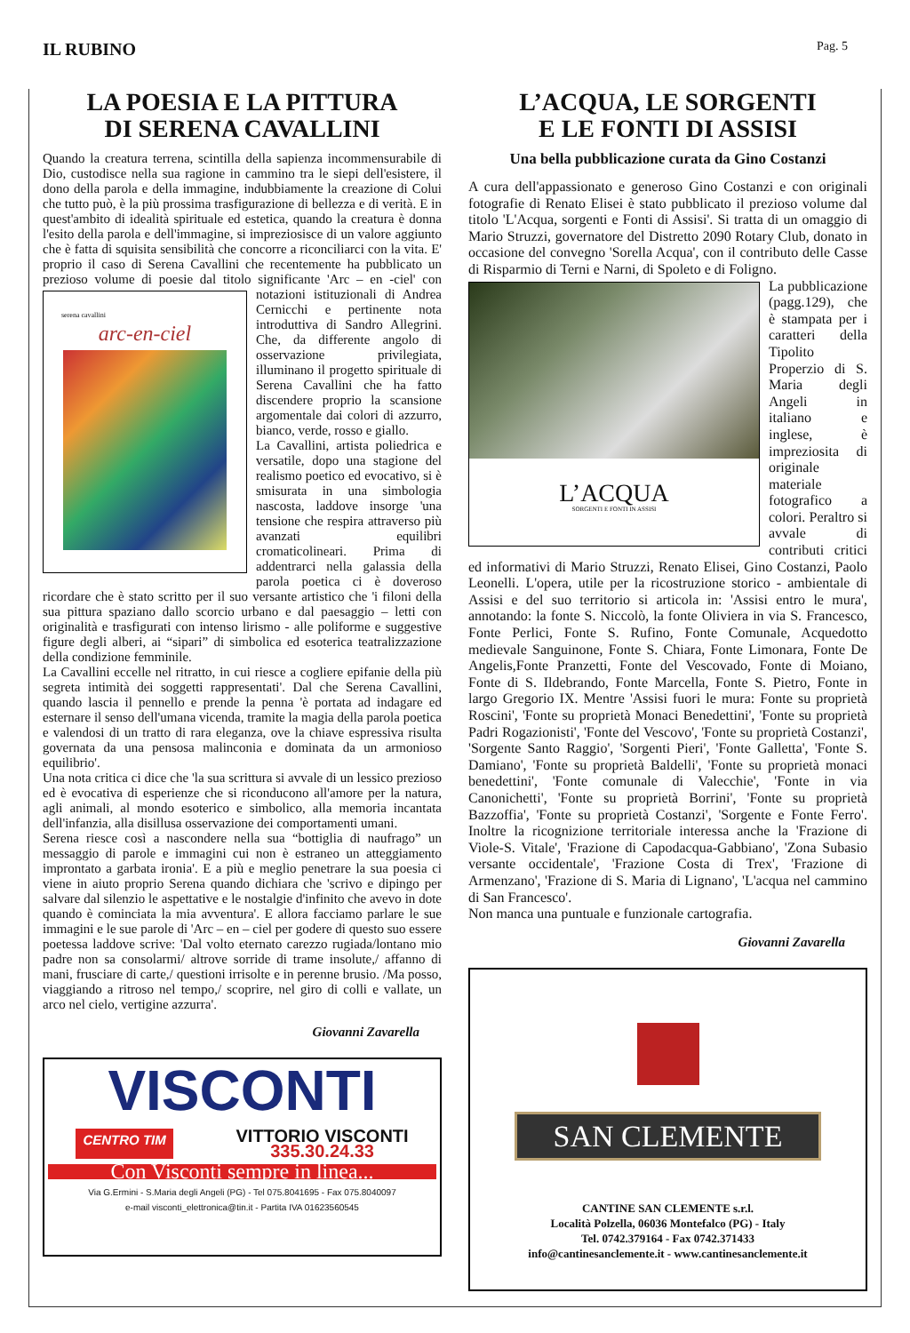IL RUBINO
Pag. 5
LA POESIA E LA PITTURA
DI SERENA CAVALLINI
Quando la creatura terrena, scintilla della sapienza incommensurabile di Dio, custodisce nella sua ragione in cammino tra le siepi dell'esistere, il dono della parola e della immagine, indubbiamente la creazione di Colui che tutto può, è la più prossima trasfigurazione di bellezza e di verità. E in quest'ambito di idealità spirituale ed estetica, quando la creatura è donna l'esito della parola e dell'immagine, si impreziosisce di un valore aggiunto che è fatta di squisita sensibilità che concorre a riconciliarci con la vita. E' proprio il caso di Serena Cavallini che recentemente ha pubblicato un prezioso volume di poesie dal titolo significante 'Arc – en -ciel' con
serena cavallini
arc-en-ciel
notazioni istituzionali di Andrea Cernicchi e pertinente nota introduttiva di Sandro Allegrini. Che, da differente angolo di osservazione privilegiata, illuminano il progetto spirituale di Serena Cavallini che ha fatto discendere proprio la scansione argomentale dai colori di azzurro, bianco, verde, rosso e giallo.
La Cavallini, artista poliedrica e versatile, dopo una stagione del realismo poetico ed evocativo, si è smisurata in una simbologia nascosta, laddove insorge 'una tensione che respira attraverso più avanzati equilibri cromaticolineari. Prima di addentrarci nella galassia della parola poetica ci è doveroso ricordare che è stato scritto per il suo versante artistico che 'i filoni della sua pittura spaziano dallo scorcio urbano e dal paesaggio – letti con originalità e trasfigurati con intenso lirismo - alle poliforme e suggestive figure degli alberi, ai “sipari” di simbolica ed esoterica teatralizzazione della condizione femminile.
La Cavallini eccelle nel ritratto, in cui riesce a cogliere epifanie della più segreta intimità dei soggetti rappresentati'. Dal che Serena Cavallini, quando lascia il pennello e prende la penna 'è portata ad indagare ed esternare il senso dell'umana vicenda, tramite la magia della parola poetica e valendosi di un tratto di rara eleganza, ove la chiave espressiva risulta governata da una pensosa malinconia e dominata da un armonioso equilibrio'.
Una nota critica ci dice che 'la sua scrittura si avvale di un lessico prezioso ed è evocativa di esperienze che si riconducono all'amore per la natura, agli animali, al mondo esoterico e simbolico, alla memoria incantata dell'infanzia, alla disillusa osservazione dei comportamenti umani.
Serena riesce così a nascondere nella sua “bottiglia di naufrago” un messaggio di parole e immagini cui non è estraneo un atteggiamento improntato a garbata ironia'. E a più e meglio penetrare la sua poesia ci viene in aiuto proprio Serena quando dichiara che 'scrivo e dipingo per salvare dal silenzio le aspettative e le nostalgie d'infinito che avevo in dote quando è cominciata la mia avventura'. E allora facciamo parlare le sue immagini e le sue parole di 'Arc – en – ciel per godere di questo suo essere poetessa laddove scrive: 'Dal volto eternato carezzo rugiada/lontano mio padre non sa consolarmi/ altrove sorride di trame insolute,/ affanno di mani, frusciare di carte,/ questioni irrisolte e in perenne brusio. /Ma posso, viaggiando a ritroso nel tempo,/ scoprire, nel giro di colli e vallate, un arco nel cielo, vertigine azzurra'.
Giovanni Zavarella
VISCONTI
CENTRO TIM VITTORIO VISCONTI
335.30.24.33
Con Visconti sempre in linea...
Via G.Ermini - S.Maria degli Angeli (PG) - Tel 075.8041695 - Fax 075.8040097
e-mail visconti_elettronica@tin.it - Partita IVA 01623560545
L’ACQUA, LE SORGENTI
E LE FONTI DI ASSISI
Una bella pubblicazione curata da Gino Costanzi
A cura dell'appassionato e generoso Gino Costanzi e con originali fotografie di Renato Elisei è stato pubblicato il prezioso volume dal titolo 'L'Acqua, sorgenti e Fonti di Assisi'. Si tratta di un omaggio di Mario Struzzi, governatore del Distretto 2090 Rotary Club, donato in occasione del convegno 'Sorella Acqua', con il contributo delle Casse di Risparmio di Terni e Narni, di Spoleto
L’ACQUA
SORGENTI E FONTI IN ASSISI
e di Foligno.
La pubblicazione (pagg.129), che è stampata per i caratteri della Tipolito Properzio di S. Maria degli Angeli in italiano e inglese, è impreziosita di originale materiale fotografico a colori. Peraltro si avvale di contributi critici ed informativi di Mario Struzzi, Renato Elisei, Gino Costanzi, Paolo Leonelli. L'opera, utile per la ricostruzione storico - ambientale di Assisi e del suo territorio si articola in: 'Assisi entro le mura', annotando: la fonte S. Niccolò, la fonte Oliviera in via S. Francesco, Fonte Perlici, Fonte S. Rufino, Fonte Comunale, Acquedotto medievale Sanguinone, Fonte S. Chiara, Fonte Limonara, Fonte De Angelis,Fonte Pranzetti, Fonte del Vescovado, Fonte di Moiano, Fonte di S. Ildebrando, Fonte Marcella, Fonte S. Pietro, Fonte in largo Gregorio IX. Mentre 'Assisi fuori le mura: Fonte su proprietà Roscini', 'Fonte su proprietà Monaci Benedettini', 'Fonte su proprietà Padri Rogazionisti', 'Fonte del Vescovo', 'Fonte su proprietà Costanzi', 'Sorgente Santo Raggio', 'Sorgenti Pieri', 'Fonte Galletta', 'Fonte S. Damiano', 'Fonte su proprietà Baldelli', 'Fonte su proprietà monaci benedettini', 'Fonte comunale di Valecchie', 'Fonte in via Canonichetti', 'Fonte su proprietà Borrini', 'Fonte su proprietà Bazzoffia', 'Fonte su proprietà Costanzi', 'Sorgente e Fonte Ferro'. Inoltre la ricognizione territoriale interessa anche la 'Frazione di Viole-S. Vitale', 'Frazione di Capodacqua-Gabbiano', 'Zona Subasio versante occidentale', 'Frazione Costa di Trex', 'Frazione di Armenzano', 'Frazione di S. Maria di Lignano', 'L'acqua nel cammino di San Francesco'.
Non manca una puntuale e funzionale cartografia.
Giovanni Zavarella
SAN CLEMENTE
CANTINE SAN CLEMENTE s.r.l.
Località Polzella, 06036 Montefalco (PG) - Italy
Tel. 0742.379164 - Fax 0742.371433
info@cantinesanclemente.it - www.cantinesanclemente.it